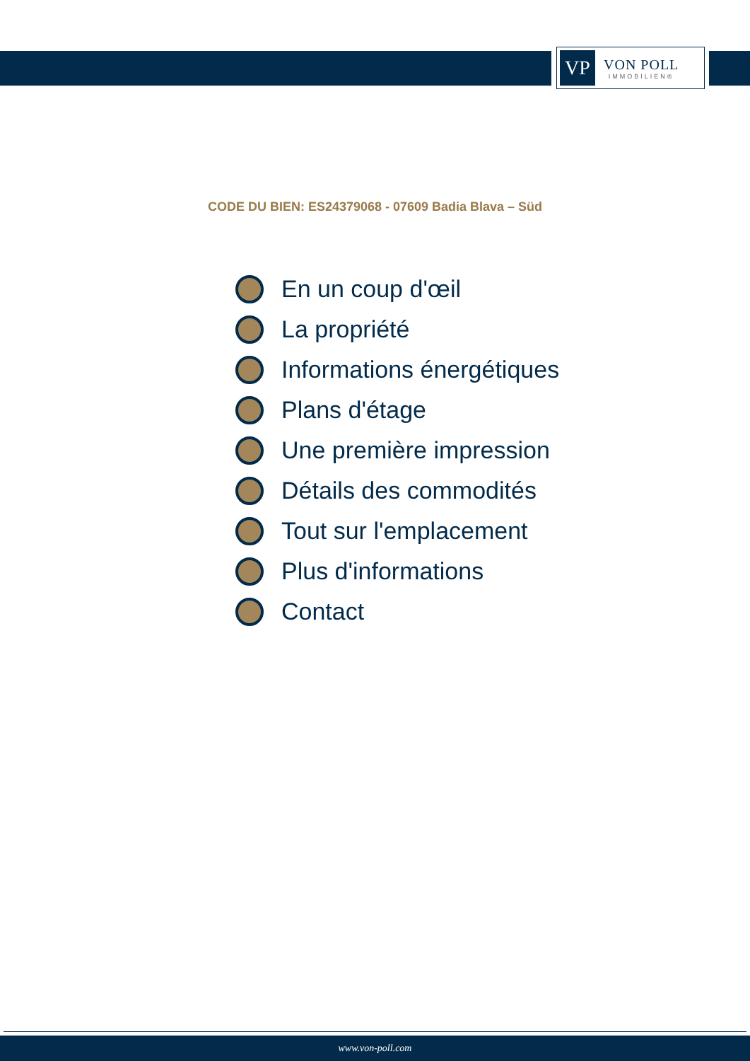VP
VON POLL
IMMOBILIEN®
CODE DU BIEN: ES24379068 - 07609 Badia Blava – Süd
En un coup d'œil
La propriété
Informations énergétiques
Plans d'étage
Une première impression
Détails des commodités
Tout sur l'emplacement
Plus d'informations
Contact
www.von-poll.com